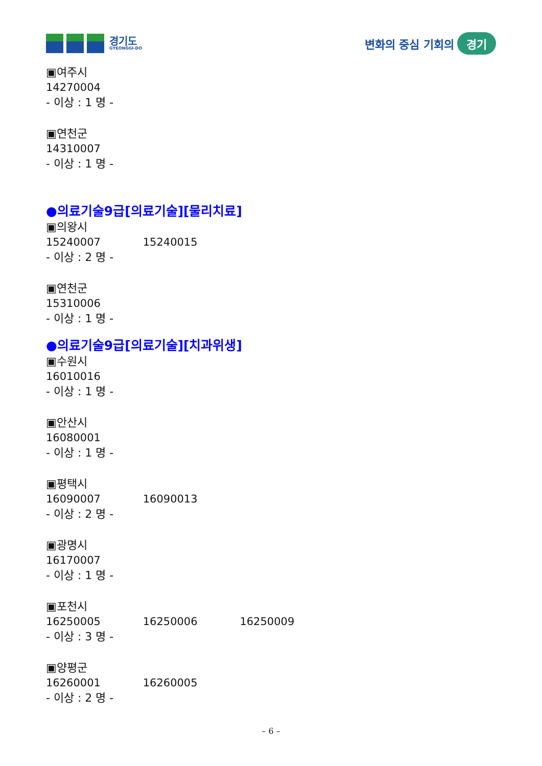경기도
GYEONGGI-DO
변화의 중심 기회의 경기
▣여주시
14270004
- 이상 : 1 명 -
▣연천군
14310007
- 이상 : 1 명 -
●의료기술9급[의료기술][물리치료]
▣의왕시
15240007 15240015
- 이상 : 2 명 -
▣연천군
15310006
- 이상 : 1 명 -
●의료기술9급[의료기술][치과위생]
▣수원시
16010016
- 이상 : 1 명 -
▣안산시
16080001
- 이상 : 1 명 -
▣평택시
16090007 16090013
- 이상 : 2 명 -
▣광명시
16170007
- 이상 : 1 명 -
▣포천시
16250005 16250006 16250009
- 이상 : 3 명 -
▣양평군
16260001 16260005
- 이상 : 2 명 -
– 6 –